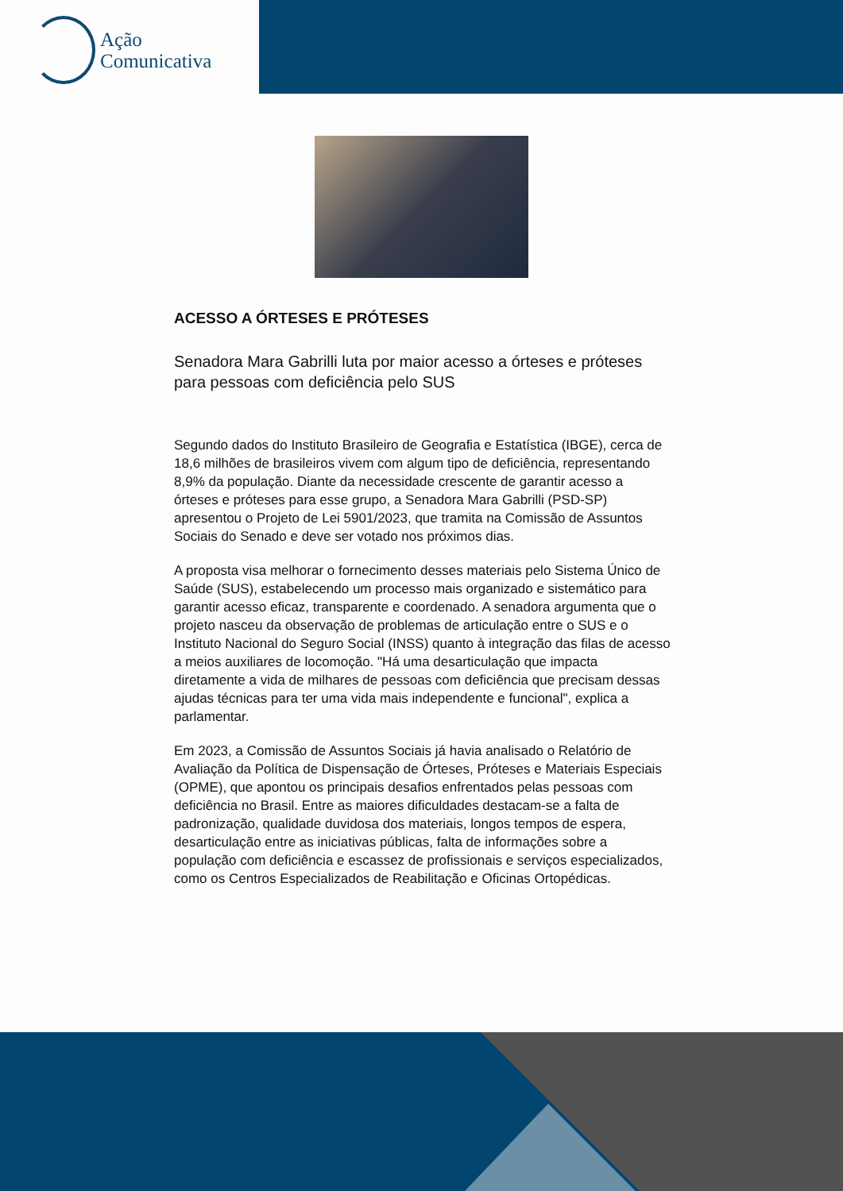Ação
Comunicativa
ACESSO A ÓRTESES E PRÓTESES
Senadora Mara Gabrilli luta por maior acesso a órteses e próteses para pessoas com deficiência pelo SUS
Segundo dados do Instituto Brasileiro de Geografia e Estatística (IBGE), cerca de 18,6 milhões de brasileiros vivem com algum tipo de deficiência, representando 8,9% da população. Diante da necessidade crescente de garantir acesso a órteses e próteses para esse grupo, a Senadora Mara Gabrilli (PSD-SP) apresentou o Projeto de Lei 5901/2023, que tramita na Comissão de Assuntos Sociais do Senado e deve ser votado nos próximos dias.
A proposta visa melhorar o fornecimento desses materiais pelo Sistema Único de Saúde (SUS), estabelecendo um processo mais organizado e sistemático para garantir acesso eficaz, transparente e coordenado. A senadora argumenta que o projeto nasceu da observação de problemas de articulação entre o SUS e o Instituto Nacional do Seguro Social (INSS) quanto à integração das filas de acesso a meios auxiliares de locomoção. "Há uma desarticulação que impacta diretamente a vida de milhares de pessoas com deficiência que precisam dessas ajudas técnicas para ter uma vida mais independente e funcional", explica a parlamentar.
Em 2023, a Comissão de Assuntos Sociais já havia analisado o Relatório de Avaliação da Política de Dispensação de Órteses, Próteses e Materiais Especiais (OPME), que apontou os principais desafios enfrentados pelas pessoas com deficiência no Brasil. Entre as maiores dificuldades destacam-se a falta de padronização, qualidade duvidosa dos materiais, longos tempos de espera, desarticulação entre as iniciativas públicas, falta de informações sobre a população com deficiência e escassez de profissionais e serviços especializados, como os Centros Especializados de Reabilitação e Oficinas Ortopédicas.